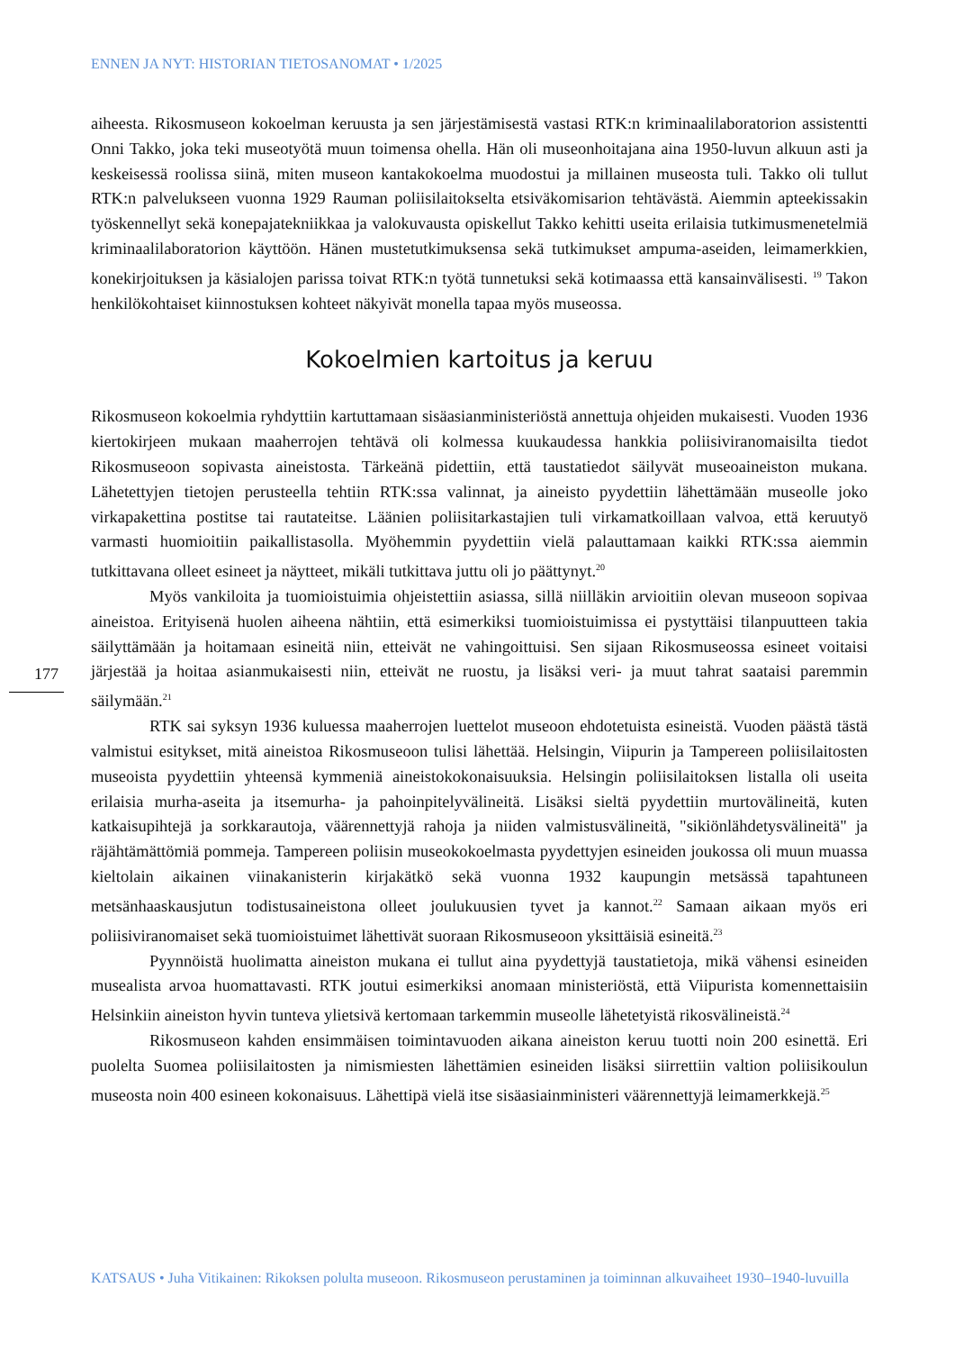ENNEN JA NYT: HISTORIAN TIETOSANOMAT • 1/2025
aiheesta. Rikosmuseon kokoelman keruusta ja sen järjestämisestä vastasi RTK:n kriminaalilaboratorion assistentti Onni Takko, joka teki museotyötä muun toimensa ohella. Hän oli museonhoitajana aina 1950-luvun alkuun asti ja keskeisessä roolissa siinä, miten museon kantakokoelma muodostui ja millainen museosta tuli. Takko oli tullut RTK:n palvelukseen vuonna 1929 Rauman poliisilaitokselta etsiväkomisarion tehtävästä. Aiemmin apteekissakin työskennellyt sekä konepajatekniikkaa ja valokuvausta opiskellut Takko kehitti useita erilaisia tutkimusmenetelmiä kriminaalilaboratorion käyttöön. Hänen mustetutkimuksensa sekä tutkimukset ampuma-aseiden, leimamerkkien, konekirjoituksen ja käsialojen parissa toivat RTK:n työtä tunnetuksi sekä kotimaassa että kansainvälisesti. <sup>19</sup> Takon henkilökohtaiset kiinnostuksen kohteet näkyivät monella tapaa myös museossa.
Kokoelmien kartoitus ja keruu
Rikosmuseon kokoelmia ryhdyttiin kartuttamaan sisäasianministeriöstä annettuja ohjeiden mukaisesti. Vuoden 1936 kiertokirjeen mukaan maaherrojen tehtävä oli kolmessa kuukaudessa hankkia poliisiviranomaisilta tiedot Rikosmuseoon sopivasta aineistosta. Tärkeänä pidettiin, että taustatiedot säilyvät museoaineiston mukana. Lähetettyjen tietojen perusteella tehtiin RTK:ssa valinnat, ja aineisto pyydettiin lähettämään museolle joko virkapakettina postitse tai rautateitse. Läänien poliisitarkastajien tuli virkamatkoillaan valvoa, että keruutyö varmasti huomioitiin paikallistasolla. Myöhemmin pyydettiin vielä palauttamaan kaikki RTK:ssa aiemmin tutkittavana olleet esineet ja näytteet, mikäli tutkittava juttu oli jo päättynyt.<sup>20</sup>
Myös vankiloita ja tuomioistuimia ohjeistettiin asiassa, sillä niilläkin arvioitiin olevan museoon sopivaa aineistoa. Erityisenä huolen aiheena nähtiin, että esimerkiksi tuomioistuimissa ei pystyttäisi tilanpuutteen takia säilyttämään ja hoitamaan esineitä niin, etteivät ne vahingoittuisi. Sen sijaan Rikosmuseossa esineet voitaisi järjestää ja hoitaa asianmukaisesti niin, etteivät ne ruostu, ja lisäksi veri- ja muut tahrat saataisi paremmin säilymään.<sup>21</sup>
RTK sai syksyn 1936 kuluessa maaherrojen luettelot museoon ehdotetuista esineistä. Vuoden päästä tästä valmistui esitykset, mitä aineistoa Rikosmuseoon tulisi lähettää. Helsingin, Viipurin ja Tampereen poliisilaitosten museoista pyydettiin yhteensä kymmeniä aineistokokonaisuuksia. Helsingin poliisilaitoksen listalla oli useita erilaisia murha-aseita ja itsemurha- ja pahoinpitelyvälineitä. Lisäksi sieltä pyydettiin murtovälineitä, kuten katkaisupihtejä ja sorkkarautoja, väärennettyjä rahoja ja niiden valmistusvälineitä, "sikiönlähdetysvälineitä" ja räjähtämättömiä pommeja. Tampereen poliisin museokokoelmasta pyydettyjen esineiden joukossa oli muun muassa kieltolain aikainen viinakanisterin kirjakätkö sekä vuonna 1932 kaupungin metsässä tapahtuneen metsänhaaskausjutun todistusaineistona olleet joulukuusien tyvet ja kannot.<sup>22</sup> Samaan aikaan myös eri poliisiviranomaiset sekä tuomioistuimet lähettivät suoraan Rikosmuseoon yksittäisiä esineitä.<sup>23</sup>
Pyynnöistä huolimatta aineiston mukana ei tullut aina pyydettyjä taustatietoja, mikä vähensi esineiden musealista arvoa huomattavasti. RTK joutui esimerkiksi anomaan ministeriöstä, että Viipurista komennettaisiin Helsinkiin aineiston hyvin tunteva ylietsivä kertomaan tarkemmin museolle lähetetyistä rikosvälineistä.<sup>24</sup>
Rikosmuseon kahden ensimmäisen toimintavuoden aikana aineiston keruu tuotti noin 200 esinettä. Eri puolelta Suomea poliisilaitosten ja nimismiesten lähettämien esineiden lisäksi siirrettiin valtion poliisikoulun museosta noin 400 esineen kokonaisuus. Lähettipä vielä itse sisäasiainministeri väärennettyjä leimamerkkejä.<sup>25</sup>
177
KATSAUS • Juha Vitikainen: Rikoksen polulta museoon. Rikosmuseon perustaminen ja toiminnan alkuvaiheet 1930–1940-luvuilla